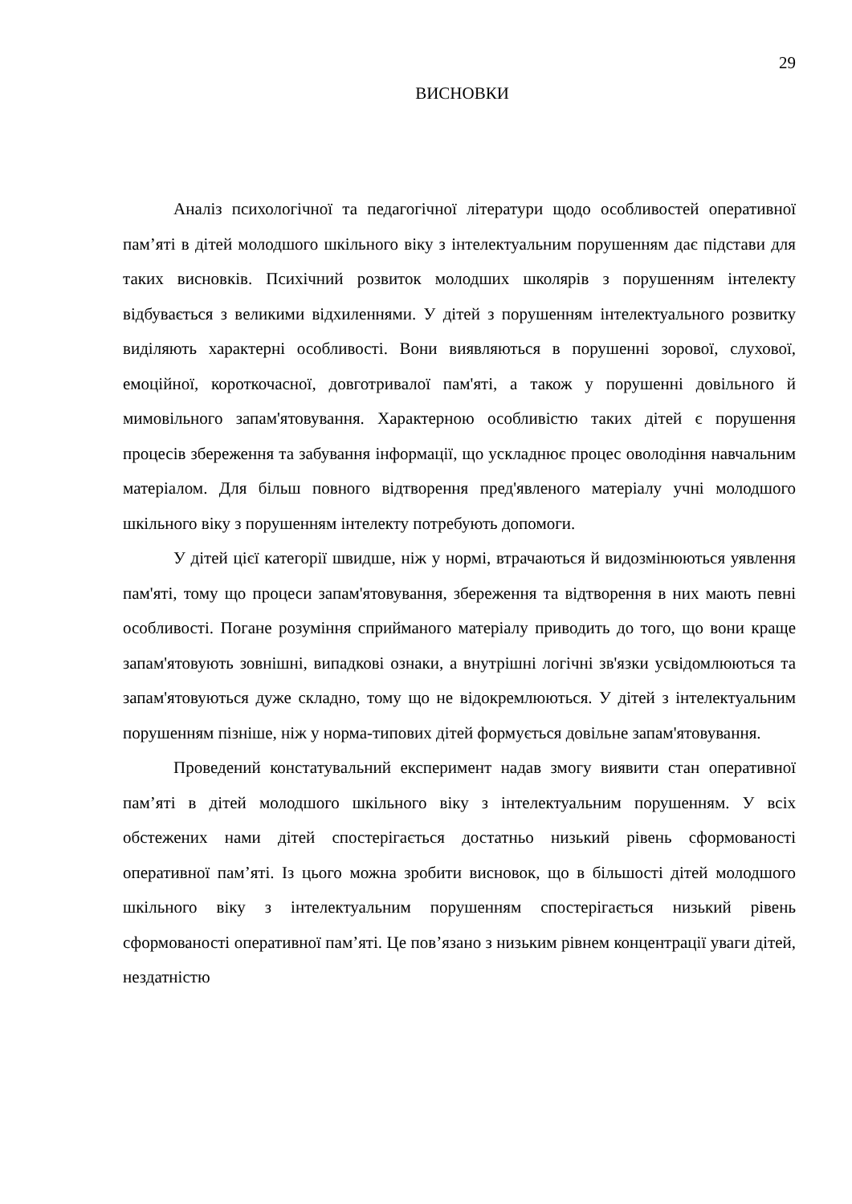29
ВИСНОВКИ
Аналіз психологічної та педагогічної літератури щодо особливостей оперативної пам’яті в дітей молодшого шкільного віку з інтелектуальним порушенням дає підстави для таких висновків. Психічний розвиток молодших школярів з порушенням інтелекту відбувається з великими відхиленнями. У дітей з порушенням інтелектуального розвитку виділяють характерні особливості. Вони виявляються в порушенні зорової, слухової, емоційної, короткочасної, довготривалої пам'яті, а також у порушенні довільного й мимовільного запам'ятовування. Характерною особливістю таких дітей є порушення процесів збереження та забування інформації, що ускладнює процес оволодіння навчальним матеріалом. Для більш повного відтворення пред'явленого матеріалу учні молодшого шкільного віку з порушенням інтелекту потребують допомоги.
У дітей цієї категорії швидше, ніж у нормі, втрачаються й видозмінюються уявлення пам'яті, тому що процеси запам'ятовування, збереження та відтворення в них мають певні особливості. Погане розуміння сприйманого матеріалу приводить до того, що вони краще запам'ятовують зовнішні, випадкові ознаки, а внутрішні логічні зв'язки усвідомлюються та запам'ятовуються дуже складно, тому що не відокремлюються. У дітей з інтелектуальним порушенням пізніше, ніж у норма-типових дітей формується довільне запам'ятовування.
Проведений констатувальний експеримент надав змогу виявити стан оперативної пам’яті в дітей молодшого шкільного віку з інтелектуальним порушенням. У всіх обстежених нами дітей спостерігається достатньо низький рівень сформованості оперативної пам’яті. Із цього можна зробити висновок, що в більшості дітей молодшого шкільного віку з інтелектуальним порушенням спостерігається низький рівень сформованості оперативної пам’яті. Це пов’язано з низьким рівнем концентрації уваги дітей, нездатністю